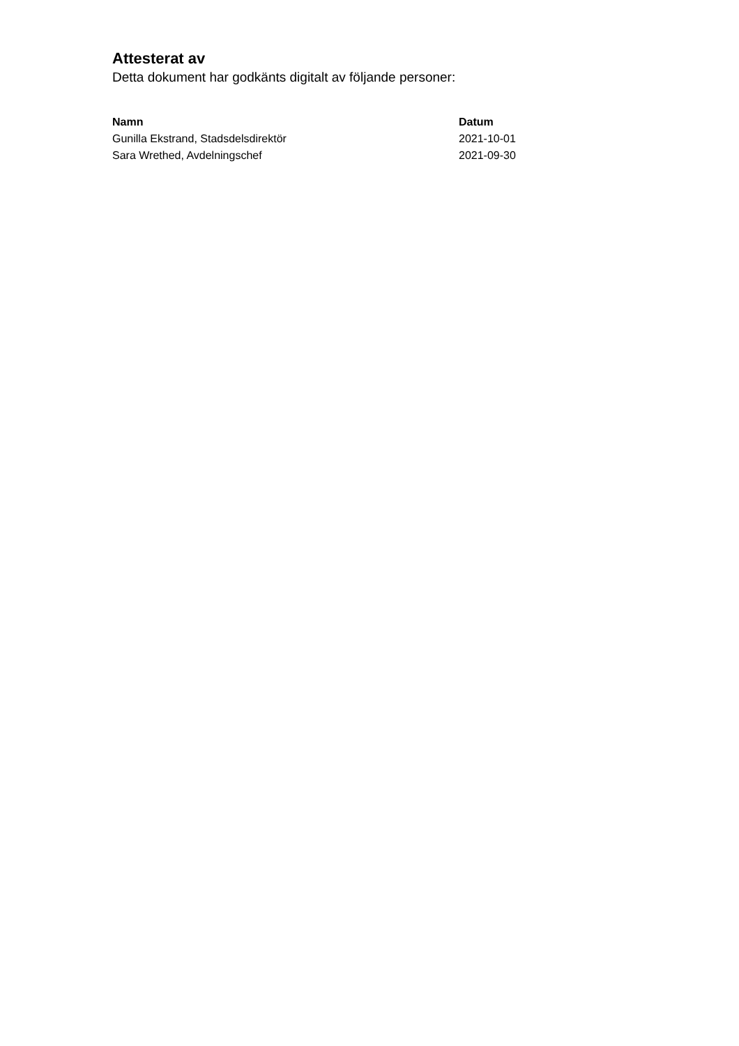Attesterat av
Detta dokument har godkänts digitalt av följande personer:
| Namn | Datum |
| --- | --- |
| Gunilla Ekstrand, Stadsdelsdirektör | 2021-10-01 |
| Sara Wrethed, Avdelningschef | 2021-09-30 |